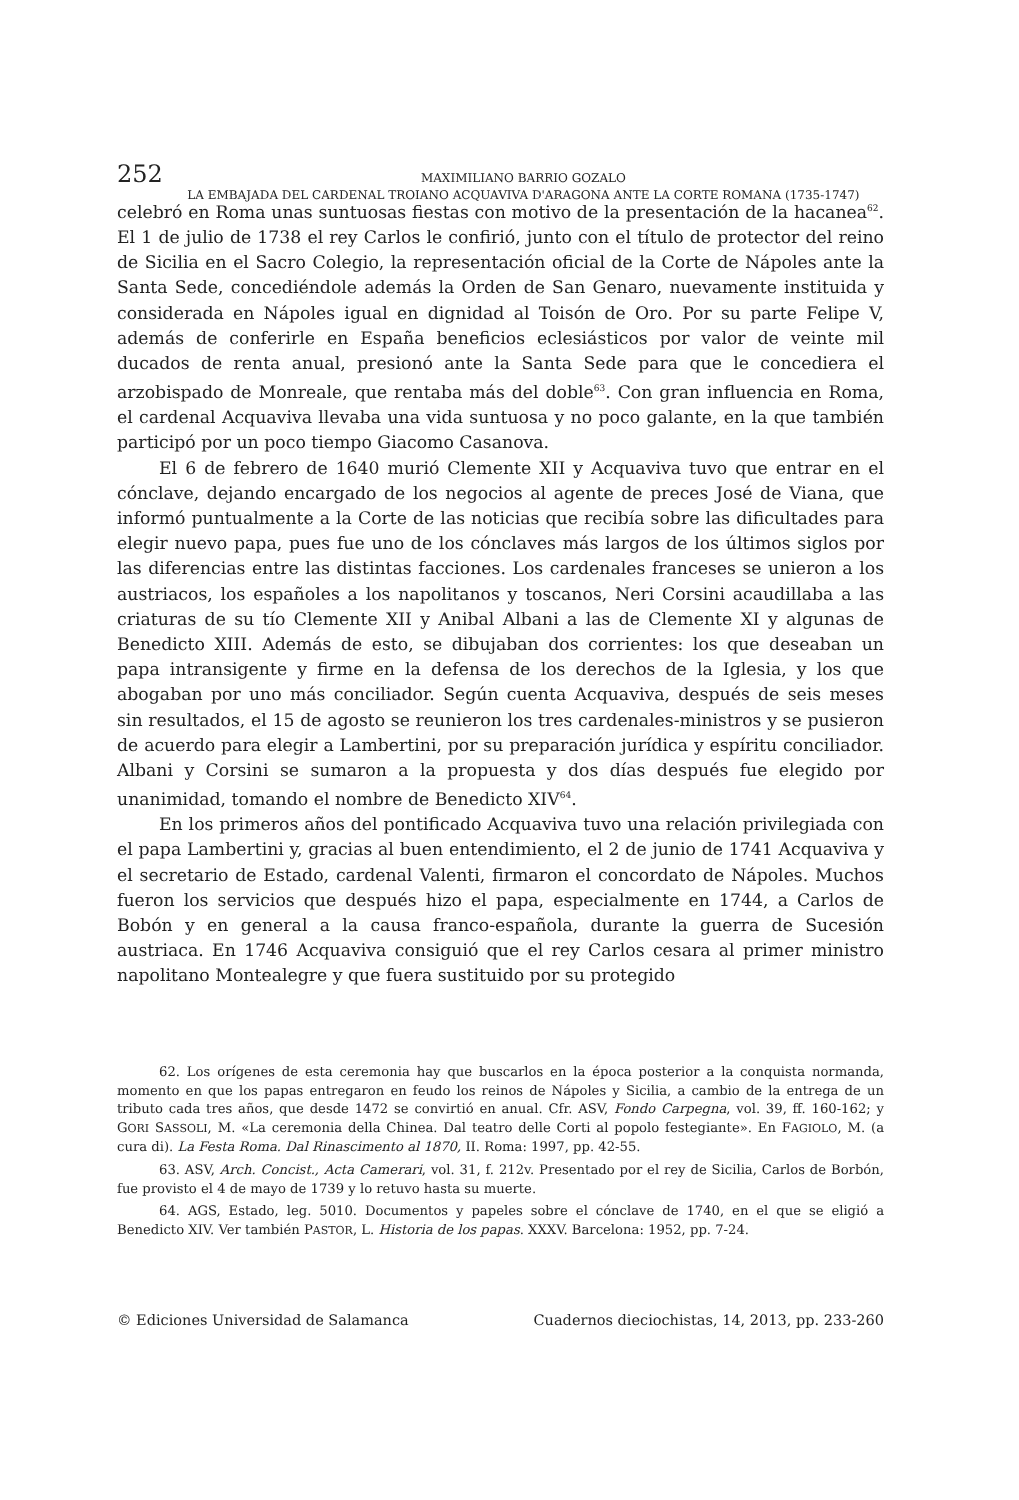252
MAXIMILIANO BARRIO GOZALO
LA EMBAJADA DEL CARDENAL TROIANO ACQUAVIVA D'ARAGONA ANTE LA CORTE ROMANA (1735-1747)
celebró en Roma unas suntuosas fiestas con motivo de la presentación de la hacanea<sup>62</sup>. El 1 de julio de 1738 el rey Carlos le confirió, junto con el título de protector del reino de Sicilia en el Sacro Colegio, la representación oficial de la Corte de Nápoles ante la Santa Sede, concediéndole además la Orden de San Genaro, nuevamente instituida y considerada en Nápoles igual en dignidad al Toisón de Oro. Por su parte Felipe V, además de conferirle en España beneficios eclesiásticos por valor de veinte mil ducados de renta anual, presionó ante la Santa Sede para que le concediera el arzobispado de Monreale, que rentaba más del doble<sup>63</sup>. Con gran influencia en Roma, el cardenal Acquaviva llevaba una vida suntuosa y no poco galante, en la que también participó por un poco tiempo Giacomo Casanova.
El 6 de febrero de 1640 murió Clemente XII y Acquaviva tuvo que entrar en el cónclave, dejando encargado de los negocios al agente de preces José de Viana, que informó puntualmente a la Corte de las noticias que recibía sobre las dificultades para elegir nuevo papa, pues fue uno de los cónclaves más largos de los últimos siglos por las diferencias entre las distintas facciones. Los cardenales franceses se unieron a los austriacos, los españoles a los napolitanos y toscanos, Neri Corsini acaudillaba a las criaturas de su tío Clemente XII y Anibal Albani a las de Clemente XI y algunas de Benedicto XIII. Además de esto, se dibujaban dos corrientes: los que deseaban un papa intransigente y firme en la defensa de los derechos de la Iglesia, y los que abogaban por uno más conciliador. Según cuenta Acquaviva, después de seis meses sin resultados, el 15 de agosto se reunieron los tres cardenales-ministros y se pusieron de acuerdo para elegir a Lambertini, por su preparación jurídica y espíritu conciliador. Albani y Corsini se sumaron a la propuesta y dos días después fue elegido por unanimidad, tomando el nombre de Benedicto XIV<sup>64</sup>.
En los primeros años del pontificado Acquaviva tuvo una relación privilegiada con el papa Lambertini y, gracias al buen entendimiento, el 2 de junio de 1741 Acquaviva y el secretario de Estado, cardenal Valenti, firmaron el concordato de Nápoles. Muchos fueron los servicios que después hizo el papa, especialmente en 1744, a Carlos de Bobón y en general a la causa franco-española, durante la guerra de Sucesión austriaca. En 1746 Acquaviva consiguió que el rey Carlos cesara al primer ministro napolitano Montealegre y que fuera sustituido por su protegido
62. Los orígenes de esta ceremonia hay que buscarlos en la época posterior a la conquista normanda, momento en que los papas entregaron en feudo los reinos de Nápoles y Sicilia, a cambio de la entrega de un tributo cada tres años, que desde 1472 se convirtió en anual. Cfr. ASV, Fondo Carpegna, vol. 39, ff. 160-162; y GORI SASSOLI, M. «La ceremonia della Chinea. Dal teatro delle Corti al popolo festegiante». En FAGIOLO, M. (a cura di). La Festa Roma. Dal Rinascimento al 1870, II. Roma: 1997, pp. 42-55.
63. ASV, Arch. Concist., Acta Camerari, vol. 31, f. 212v. Presentado por el rey de Sicilia, Carlos de Borbón, fue provisto el 4 de mayo de 1739 y lo retuvo hasta su muerte.
64. AGS, Estado, leg. 5010. Documentos y papeles sobre el cónclave de 1740, en el que se eligió a Benedicto XIV. Ver también PASTOR, L. Historia de los papas. XXXV. Barcelona: 1952, pp. 7-24.
© Ediciones Universidad de Salamanca Cuadernos dieciochistas, 14, 2013, pp. 233-260